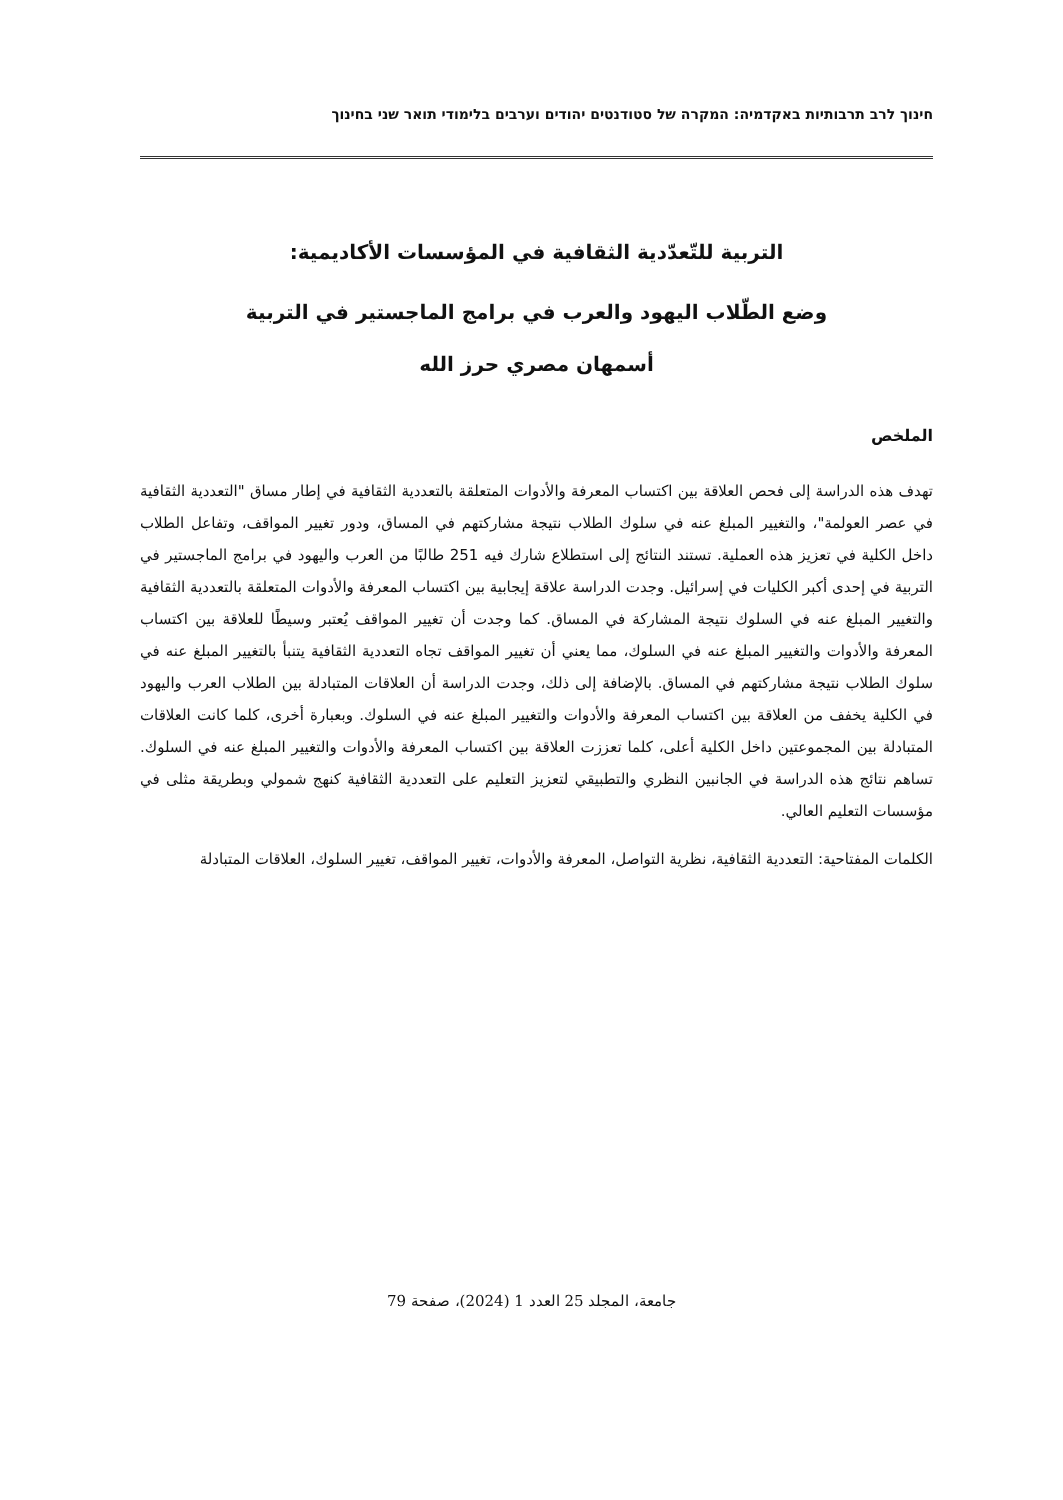חינוך לרב תרבותיות באקדמיה: המקרה של סטודנטים יהודים וערבים בלימודי תואר שני בחינוך
التربية للتّعدّدية الثقافية في المؤسسات الأكاديمية:
وضع الطّلاب اليهود والعرب في برامج الماجستير في التربية
أسمهان مصري حرز الله
الملخص
تهدف هذه الدراسة إلى فحص العلاقة بين اكتساب المعرفة والأدوات المتعلقة بالتعددية الثقافية في إطار مساق "التعددية الثقافية في عصر العولمة"، والتغيير المبلغ عنه في سلوك الطلاب نتيجة مشاركتهم في المساق، ودور تغيير المواقف، وتفاعل الطلاب داخل الكلية في تعزيز هذه العملية. تستند النتائج إلى استطلاع شارك فيه 251 طالبًا من العرب واليهود في برامج الماجستير في التربية في إحدى أكبر الكليات في إسرائيل. وجدت الدراسة علاقة إيجابية بين اكتساب المعرفة والأدوات المتعلقة بالتعددية الثقافية والتغيير المبلغ عنه في السلوك نتيجة المشاركة في المساق. كما وجدت أن تغيير المواقف يُعتبر وسيطًا للعلاقة بين اكتساب المعرفة والأدوات والتغيير المبلغ عنه في السلوك، مما يعني أن تغيير المواقف تجاه التعددية الثقافية يتنبأ بالتغيير المبلغ عنه في سلوك الطلاب نتيجة مشاركتهم في المساق. بالإضافة إلى ذلك، وجدت الدراسة أن العلاقات المتبادلة بين الطلاب العرب واليهود في الكلية يخفف من العلاقة بين اكتساب المعرفة والأدوات والتغيير المبلغ عنه في السلوك. وبعبارة أخرى، كلما كانت العلاقات المتبادلة بين المجموعتين داخل الكلية أعلى، كلما تعززت العلاقة بين اكتساب المعرفة والأدوات والتغيير المبلغ عنه في السلوك. تساهم نتائج هذه الدراسة في الجانبين النظري والتطبيقي لتعزيز التعليم على التعددية الثقافية كنهج شمولي وبطريقة مثلى في مؤسسات التعليم العالي.
الكلمات المفتاحية: التعددية الثقافية، نظرية التواصل، المعرفة والأدوات، تغيير المواقف، تغيير السلوك، العلاقات المتبادلة
جامعة، المجلد 25 العدد 1 (2024)، صفحة 79